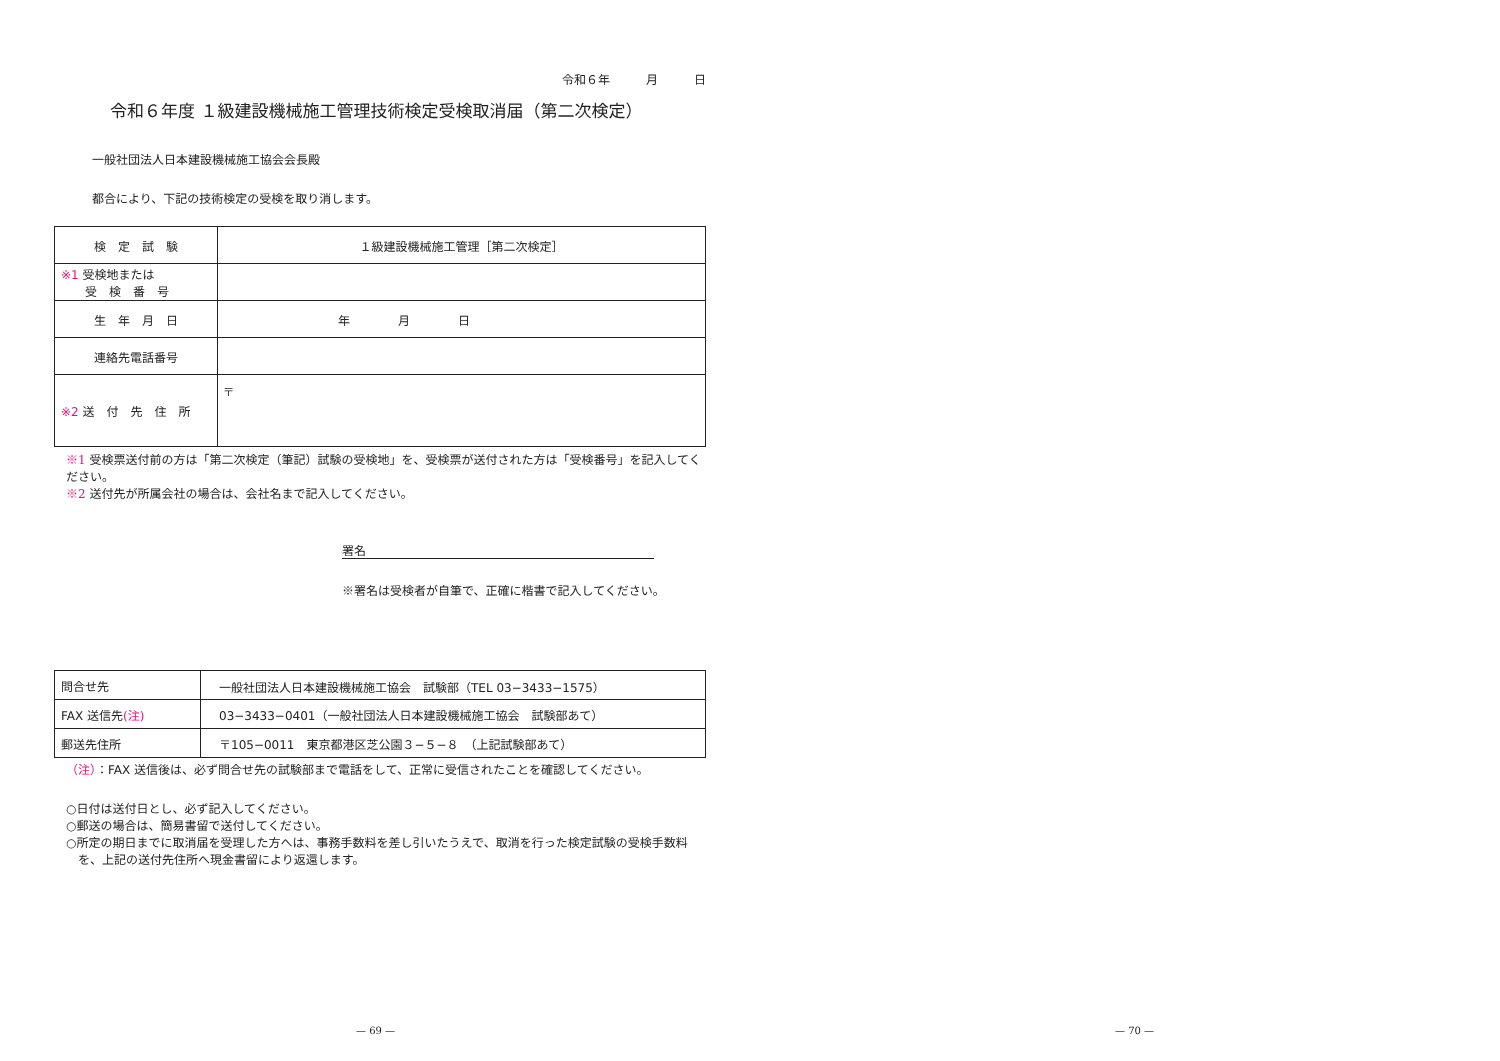令和６年　　　月　　　日
令和６年度 １級建設機械施工管理技術検定受検取消届（第二次検定）
一般社団法人日本建設機械施工協会会長殿
都合により、下記の技術検定の受検を取り消します。
| 検 定 試 験 | １級建設機械施工管理［第二次検定］ |
| ※1 受検地または 受 検 番 号 | |
| 生 年 月 日 | 年 月 日 |
| 連絡先電話番号 | |
| ※2 送 付 先 住 所 | 〒 |
※1 受検票送付前の方は「第二次検定（筆記）試験の受検地」を、受検票が送付された方は「受検番号」を記入してください。
※2 送付先が所属会社の場合は、会社名まで記入してください。
署名
※署名は受検者が自筆で、正確に楷書で記入してください。
| 問合せ先 | 一般社団法人日本建設機械施工協会 試験部（TEL 03−3433−1575） |
| FAX 送信先 (注) | 03−3433−0401（一般社団法人日本建設機械施工協会 試験部あて） |
| 郵送先住所 | 〒105−0011 東京都港区芝公園３−５−８ （上記試験部あて） |
（注）：FAX 送信後は、必ず問合せ先の試験部まで電話をして、正常に受信されたことを確認してください。
○日付は送付日とし、必ず記入してください。
○郵送の場合は、簡易書留で送付してください。
○所定の期日までに取消届を受理した方へは、事務手数料を差し引いたうえで、取消を行った検定試験の受検手数料を、上記の送付先住所へ現金書留により返還します。
— 69 — — 70 —